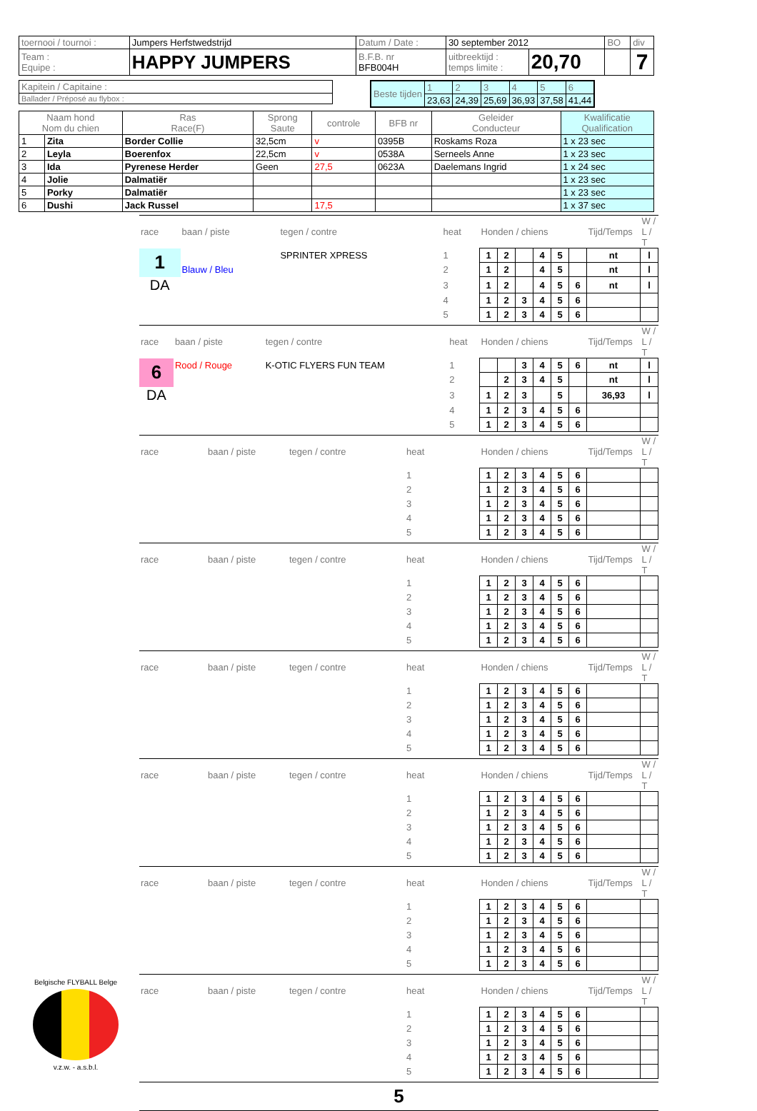| toernooi / tournoi : | Jumpers Herfstwedstrijd | Datum / Date : | 30 september 2012 | | BO | div |
| Team : Equipe : | HAPPY JUMPERS | B.F.B. nr BFB004H | uitbreektijd : temps limite : | 20,70 | | 7 |
| Kapitein / Capitaine : |
| Ballader / Préposé au flybox : |
| Beste tijden | 1 | 2 | 3 | 4 | 5 | 6 |
| | 23,63 | 24,39 | 25,69 | 36,93 | 37,58 | 41,44 |
| Naam hond Nom du chien | | Ras Race(F) | Sprong Saute | controle | BFB nr | Geleider Conducteur | Kwalificatie Qualification |
| --- | --- | --- | --- | --- | --- | --- | --- |
| 1 | Zita | Border Collie | 32,5cm | v | 0395B | Roskams Roza | 1 x 23 sec |
| 2 | Leyla | Boerenfox | 22,5cm | v | 0538A | Serneels Anne | 1 x 23 sec |
| 3 | Ida | Pyrenese Herder | Geen | 27,5 | 0623A | Daelemans Ingrid | 1 x 24 sec |
| 4 | Jolie | Dalmatiër | | | | | 1 x 23 sec |
| 5 | Porky | Dalmatiër | | | | | 1 x 23 sec |
| 6 | Dushi | Jack Russel | | 17,5 | | | 1 x 37 sec |
| race | baan / piste | tegen / contre | heat | Honden / chiens | | | | | | Tijd/Temps | W / L / T |
| 1 | | SPRINTER XPRESS | 1 | 1 | 2 | | 4 | 5 | | nt | l |
| | Blauw / Bleu | | 2 | 1 | 2 | | 4 | 5 | | nt | l |
| DA | | | 3 | 1 | 2 | | 4 | 5 | 6 | nt | l |
| | | | 4 | 1 | 2 | 3 | 4 | 5 | 6 | | |
| | | | 5 | 1 | 2 | 3 | 4 | 5 | 6 | | |
| race | baan / piste | tegen / contre | heat | Honden / chiens | | | | | | Tijd/Temps | W / L / T |
| 6 | Rood / Rouge | K-OTIC FLYERS FUN TEAM | 1 | | | 3 | 4 | 5 | 6 | nt | l |
| | | | 2 | | 2 | 3 | 4 | 5 | | nt | l |
| DA | | | 3 | 1 | 2 | 3 | | 5 | | 36,93 | l |
| | | | 4 | 1 | 2 | 3 | 4 | 5 | 6 | | |
| | | | 5 | 1 | 2 | 3 | 4 | 5 | 6 | | |
| race | baan / piste | tegen / contre | heat | Honden / chiens | | | | | | Tijd/Temps | W / L / T |
| | | | 1 | 1 | 2 | 3 | 4 | 5 | 6 | | |
| | | | 2 | 1 | 2 | 3 | 4 | 5 | 6 | | |
| | | | 3 | 1 | 2 | 3 | 4 | 5 | 6 | | |
| | | | 4 | 1 | 2 | 3 | 4 | 5 | 6 | | |
| | | | 5 | 1 | 2 | 3 | 4 | 5 | 6 | | |
| race | baan / piste | tegen / contre | heat | Honden / chiens | | | | | | Tijd/Temps | W / L / T |
| | | | 1 | 1 | 2 | 3 | 4 | 5 | 6 | | |
| | | | 2 | 1 | 2 | 3 | 4 | 5 | 6 | | |
| | | | 3 | 1 | 2 | 3 | 4 | 5 | 6 | | |
| | | | 4 | 1 | 2 | 3 | 4 | 5 | 6 | | |
| | | | 5 | 1 | 2 | 3 | 4 | 5 | 6 | | |
| race | baan / piste | tegen / contre | heat | Honden / chiens | | | | | | Tijd/Temps | W / L / T |
| | | | 1 | 1 | 2 | 3 | 4 | 5 | 6 | | |
| | | | 2 | 1 | 2 | 3 | 4 | 5 | 6 | | |
| | | | 3 | 1 | 2 | 3 | 4 | 5 | 6 | | |
| | | | 4 | 1 | 2 | 3 | 4 | 5 | 6 | | |
| | | | 5 | 1 | 2 | 3 | 4 | 5 | 6 | | |
| race | baan / piste | tegen / contre | heat | Honden / chiens | | | | | | Tijd/Temps | W / L / T |
| | | | 1 | 1 | 2 | 3 | 4 | 5 | 6 | | |
| | | | 2 | 1 | 2 | 3 | 4 | 5 | 6 | | |
| | | | 3 | 1 | 2 | 3 | 4 | 5 | 6 | | |
| | | | 4 | 1 | 2 | 3 | 4 | 5 | 6 | | |
| | | | 5 | 1 | 2 | 3 | 4 | 5 | 6 | | |
| race | baan / piste | tegen / contre | heat | Honden / chiens | | | | | | Tijd/Temps | W / L / T |
| | | | 1 | 1 | 2 | 3 | 4 | 5 | 6 | | |
| | | | 2 | 1 | 2 | 3 | 4 | 5 | 6 | | |
| | | | 3 | 1 | 2 | 3 | 4 | 5 | 6 | | |
| | | | 4 | 1 | 2 | 3 | 4 | 5 | 6 | | |
| | | | 5 | 1 | 2 | 3 | 4 | 5 | 6 | | |
Belgische FLYBALL Belge
v.z.w. - a.s.b.l.
| race | baan / piste | tegen / contre | heat | Honden / chiens | | | | | | Tijd/Temps | W / L / T |
| | | | 1 | 1 | 2 | 3 | 4 | 5 | 6 | | |
| | | | 2 | 1 | 2 | 3 | 4 | 5 | 6 | | |
| | | | 3 | 1 | 2 | 3 | 4 | 5 | 6 | | |
| | | | 4 | 1 | 2 | 3 | 4 | 5 | 6 | | |
| | | | 5 | 1 | 2 | 3 | 4 | 5 | 6 | | |
5